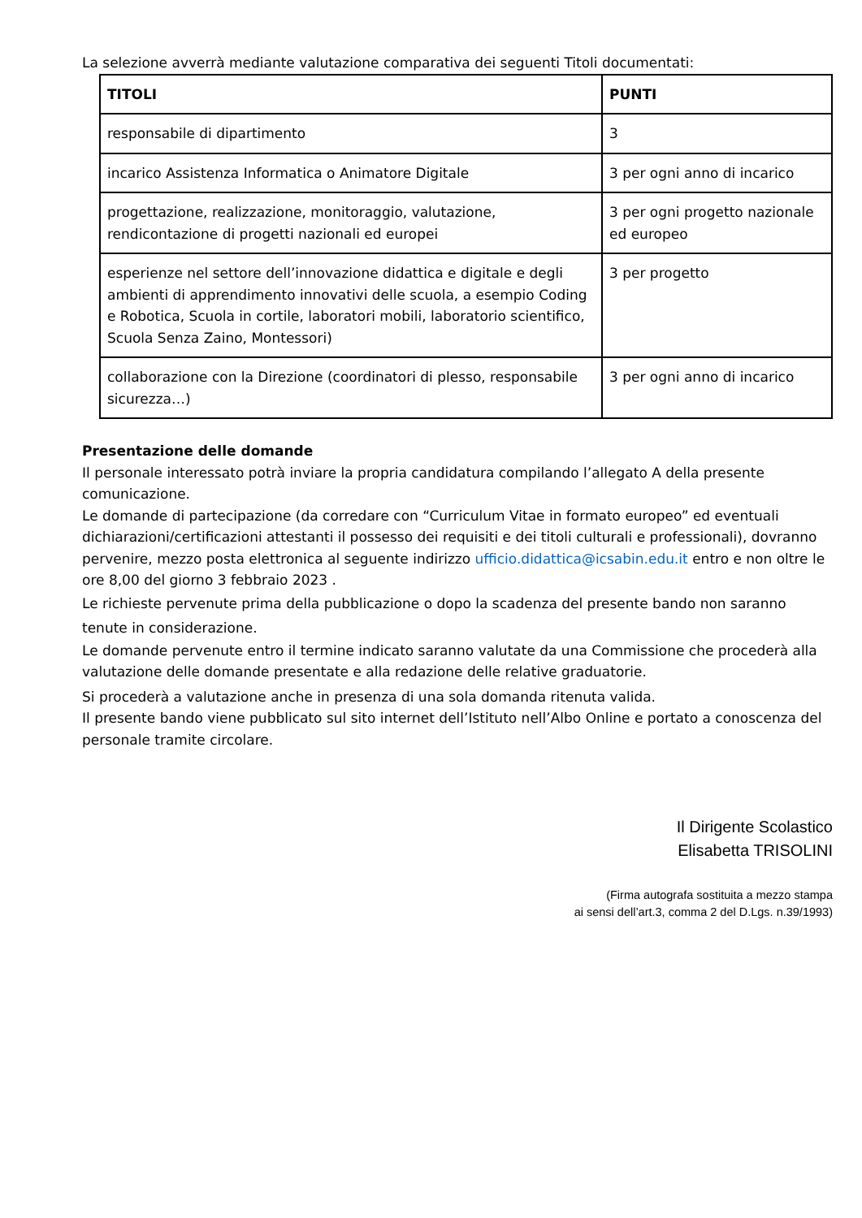La selezione avverrà mediante valutazione comparativa dei seguenti Titoli documentati:
| TITOLI | PUNTI |
| --- | --- |
| responsabile di dipartimento | 3 |
| incarico Assistenza Informatica o Animatore Digitale | 3 per ogni anno di incarico |
| progettazione, realizzazione, monitoraggio, valutazione, rendicontazione di progetti nazionali ed europei | 3 per ogni progetto nazionale ed europeo |
| esperienze nel settore dell’innovazione didattica e digitale e degli ambienti di apprendimento innovativi delle scuola, a esempio Coding e Robotica, Scuola in cortile, laboratori mobili, laboratorio scientifico, Scuola Senza Zaino, Montessori) | 3 per progetto |
| collaborazione con la Direzione (coordinatori di plesso, responsabile sicurezza…) | 3 per ogni anno di incarico |
Presentazione delle domande
Il personale interessato potrà inviare la propria candidatura compilando l’allegato A della presente comunicazione.
Le domande di partecipazione (da corredare con “Curriculum Vitae in formato europeo” ed eventuali dichiarazioni/certificazioni attestanti il possesso dei requisiti e dei titoli culturali e professionali), dovranno pervenire, mezzo posta elettronica al seguente indirizzo ufficio.didattica@icsabin.edu.it entro e non oltre le ore 8,00 del giorno 3 febbraio 2023 .
Le richieste pervenute prima della pubblicazione o dopo la scadenza del presente bando non saranno tenute in considerazione.
Le domande pervenute entro il termine indicato saranno valutate da una Commissione che procederà alla valutazione delle domande presentate e alla redazione delle relative graduatorie.
Si procederà a valutazione anche in presenza di una sola domanda ritenuta valida.
Il presente bando viene pubblicato sul sito internet dell’Istituto nell’Albo Online e portato a conoscenza del personale tramite circolare.
Il Dirigente Scolastico
Elisabetta TRISOLINI
(Firma autografa sostituita a mezzo stampa
ai sensi dell’art.3, comma 2 del D.Lgs. n.39/1993)